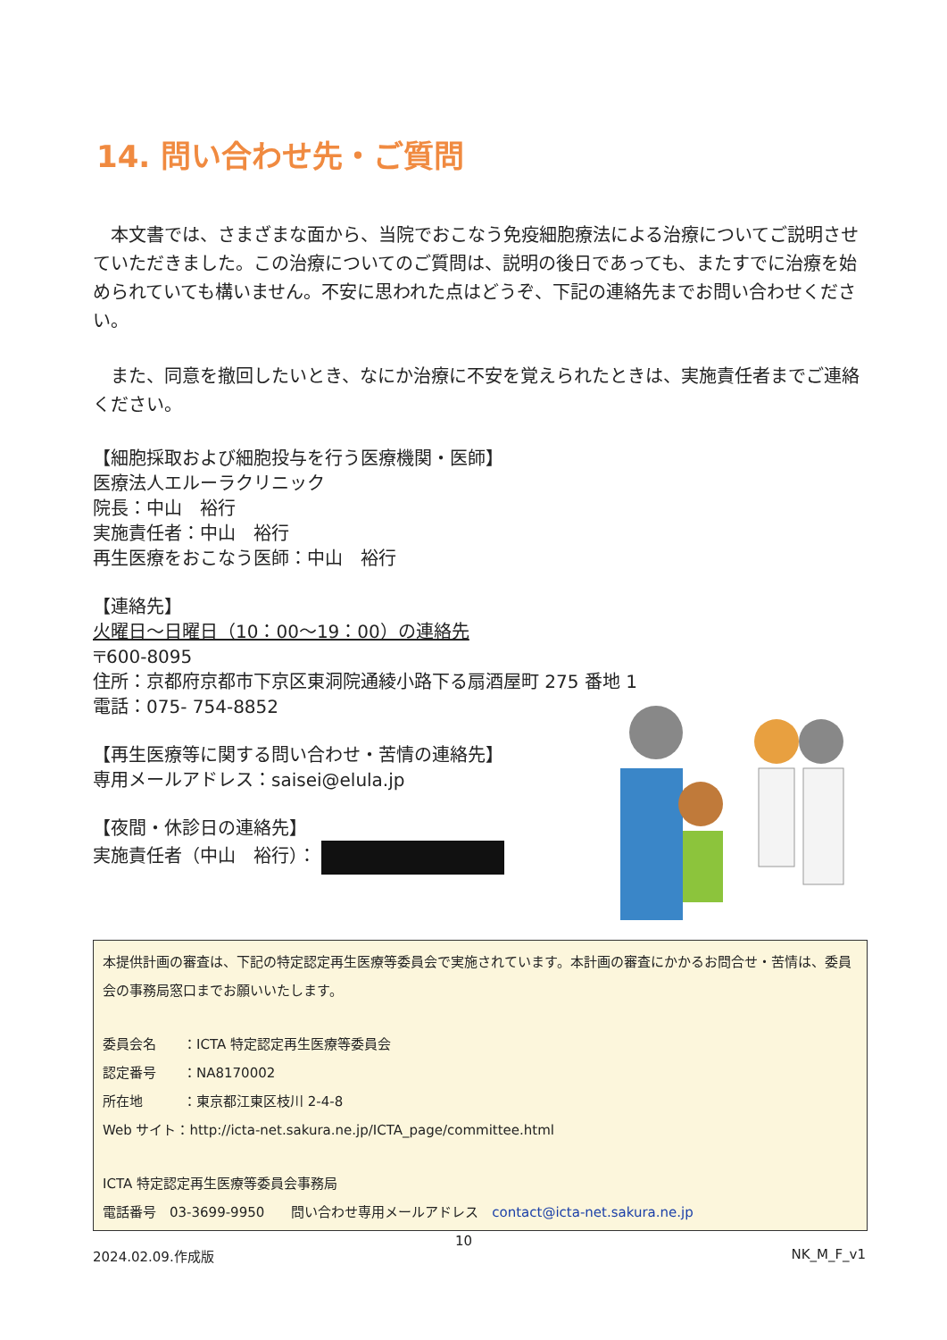14. 問い合わせ先・ご質問
本文書では、さまざまな面から、当院でおこなう免疫細胞療法による治療についてご説明させていただきました。この治療についてのご質問は、説明の後日であっても、またすでに治療を始められていても構いません。不安に思われた点はどうぞ、下記の連絡先までお問い合わせください。
また、同意を撤回したいとき、なにか治療に不安を覚えられたときは、実施責任者までご連絡ください。
【細胞採取および細胞投与を行う医療機関・医師】
医療法人エルーラクリニック
院長：中山　裕行
実施責任者：中山　裕行
再生医療をおこなう医師：中山　裕行
【連絡先】
火曜日～日曜日（10：00～19：00）の連絡先
〒600-8095
住所：京都府京都市下京区東洞院通綾小路下る扇酒屋町 275 番地 1
電話：075- 754-8852
【再生医療等に関する問い合わせ・苦情の連絡先】
専用メールアドレス：saisei@elula.jp
【夜間・休診日の連絡先】
実施責任者（中山　裕行）：
本提供計画の審査は、下記の特定認定再生医療等委員会で実施されています。本計画の審査にかかるお問合せ・苦情は、委員会の事務局窓口までお願いいたします。
委員会名　　：ICTA 特定認定再生医療等委員会
認定番号　　：NA8170002
所在地　　　：東京都江東区枝川 2-4-8
Web サイト：http://icta-net.sakura.ne.jp/ICTA_page/committee.html
ICTA 特定認定再生医療等委員会事務局
電話番号　03-3699-9950　　問い合わせ専用メールアドレス　contact@icta-net.sakura.ne.jp
10
2024.02.09.作成版 NK_M_F_v1